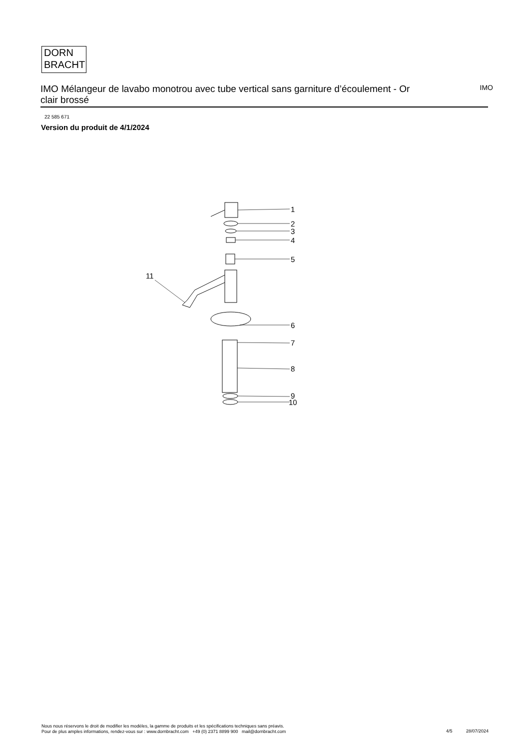DORN
BRACHT
IMO Mélangeur de lavabo monotrou avec tube vertical sans garniture d’écoulement - Or clair brossé
IMO
22 585 671
Version du produit de 4/1/2024
1
2
3
4
5
6
7
8
9
10
11
Nous nous réservons le droit de modifier les modèles, la gamme de produits et les spécifications techniques sans préavis.
Pour de plus amples informations, rendez-vous sur : www.dornbracht.com +49 (0) 2371 8899 900 mail@dornbracht.com
4/5 28/07/2024